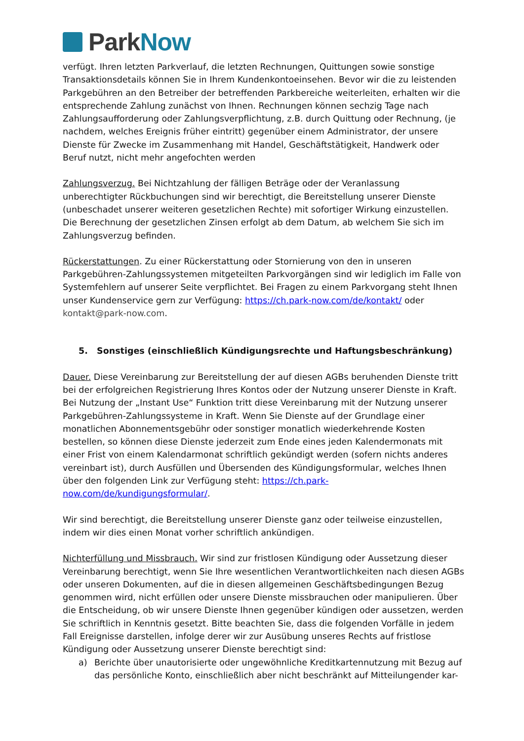Park Now
verfügt. Ihren letzten Parkverlauf, die letzten Rechnungen, Quittungen sowie sonstige Transaktionsdetails können Sie in Ihrem Kundenkontoeinsehen. Bevor wir die zu leistenden Parkgebühren an den Betreiber der betreffenden Parkbereiche weiterleiten, erhalten wir die entsprechende Zahlung zunächst von Ihnen. Rechnungen können sechzig Tage nach Zahlungsaufforderung oder Zahlungsverpflichtung, z.B. durch Quittung oder Rechnung, (je nachdem, welches Ereignis früher eintritt) gegenüber einem Administrator, der unsere Dienste für Zwecke im Zusammenhang mit Handel, Geschäftstätigkeit, Handwerk oder Beruf nutzt, nicht mehr angefochten werden
Zahlungsverzug. Bei Nichtzahlung der fälligen Beträge oder der Veranlassung unberechtigter Rückbuchungen sind wir berechtigt, die Bereitstellung unserer Dienste (unbeschadet unserer weiteren gesetzlichen Rechte) mit sofortiger Wirkung einzustellen. Die Berechnung der gesetzlichen Zinsen erfolgt ab dem Datum, ab welchem Sie sich im Zahlungsverzug befinden.
Rückerstattungen. Zu einer Rückerstattung oder Stornierung von den in unseren Parkgebühren-Zahlungssystemen mitgeteilten Parkvorgängen sind wir lediglich im Falle von Systemfehlern auf unserer Seite verpflichtet. Bei Fragen zu einem Parkvorgang steht Ihnen unser Kundenservice gern zur Verfügung: https://ch.park-now.com/de/kontakt/ oder kontakt@park-now.com.
5. Sonstiges (einschließlich Kündigungsrechte und Haftungsbeschränkung)
Dauer. Diese Vereinbarung zur Bereitstellung der auf diesen AGBs beruhenden Dienste tritt bei der erfolgreichen Registrierung Ihres Kontos oder der Nutzung unserer Dienste in Kraft. Bei Nutzung der „Instant Use“ Funktion tritt diese Vereinbarung mit der Nutzung unserer Parkgebühren-Zahlungssysteme in Kraft. Wenn Sie Dienste auf der Grundlage einer monatlichen Abonnementsgebühr oder sonstiger monatlich wiederkehrende Kosten bestellen, so können diese Dienste jederzeit zum Ende eines jeden Kalendermonats mit einer Frist von einem Kalendarmonat schriftlich gekündigt werden (sofern nichts anderes vereinbart ist), durch Ausfüllen und Übersenden des Kündigungsformular, welches Ihnen über den folgenden Link zur Verfügung steht: https://ch.park-now.com/de/kundigungsformular/.
Wir sind berechtigt, die Bereitstellung unserer Dienste ganz oder teilweise einzustellen, indem wir dies einen Monat vorher schriftlich ankündigen.
Nichterfüllung und Missbrauch. Wir sind zur fristlosen Kündigung oder Aussetzung dieser Vereinbarung berechtigt, wenn Sie Ihre wesentlichen Verantwortlichkeiten nach diesen AGBs oder unseren Dokumenten, auf die in diesen allgemeinen Geschäftsbedingungen Bezug genommen wird, nicht erfüllen oder unsere Dienste missbrauchen oder manipulieren. Über die Entscheidung, ob wir unsere Dienste Ihnen gegenüber kündigen oder aussetzen, werden Sie schriftlich in Kenntnis gesetzt. Bitte beachten Sie, dass die folgenden Vorfälle in jedem Fall Ereignisse darstellen, infolge derer wir zur Ausübung unseres Rechts auf fristlose Kündigung oder Aussetzung unserer Dienste berechtigt sind:
a) Berichte über unautorisierte oder ungewöhnliche Kreditkartennutzung mit Bezug auf das persönliche Konto, einschließlich aber nicht beschränkt auf Mitteilungender kar-